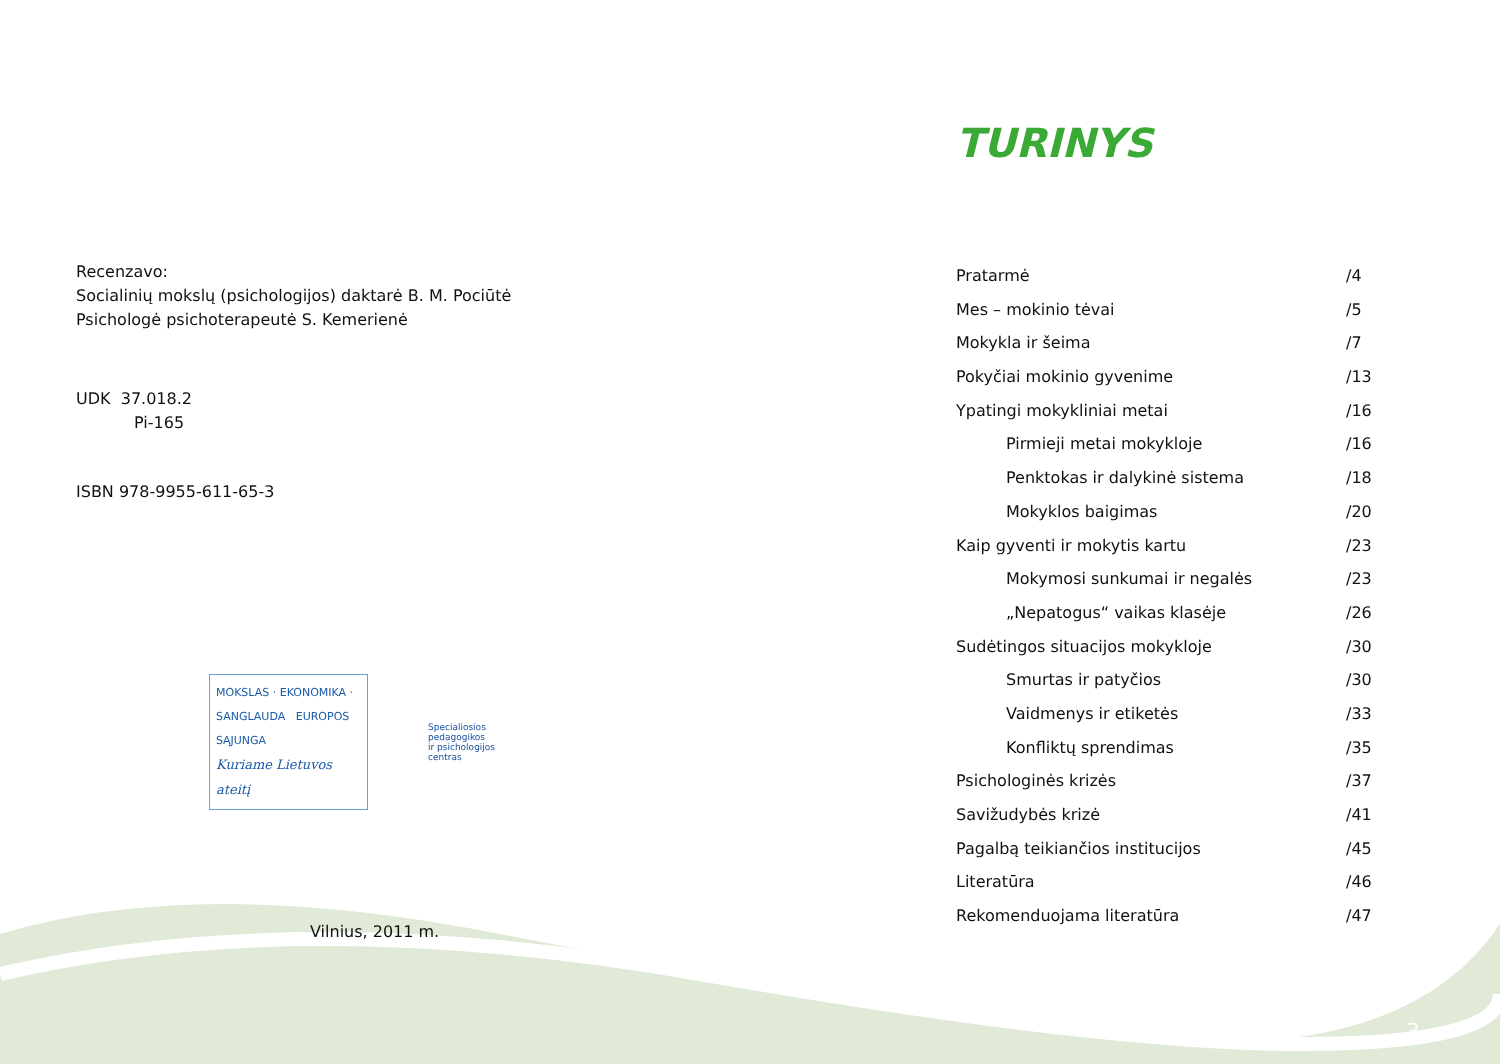Recenzavo:
Socialinių mokslų (psichologijos) daktarė B. M. Pociūtė
Psichologė psichoterapeutė S. Kemerienė
UDK 37.018.2
Pi-165
ISBN 978-9955-611-65-3
MOKSLAS · EKONOMIKA · SANGLAUDA EUROPOS SĄJUNGA
Kuriame Lietuvos ateitį
Specialiosios
pedagogikos
ir psichologijos
centras
Vilnius, 2011 m.
TURINYS
Pratarmė /4
Mes – mokinio tėvai /5
Mokykla ir šeima /7
Pokyčiai mokinio gyvenime /13
Ypatingi mokykliniai metai /16
Pirmieji metai mokykloje /16
Penktokas ir dalykinė sistema /18
Mokyklos baigimas /20
Kaip gyventi ir mokytis kartu /23
Mokymosi sunkumai ir negalės /23
„Nepatogus“ vaikas klasėje /26
Sudėtingos situacijos mokykloje /30
Smurtas ir patyčios /30
Vaidmenys ir etiketės /33
Konfliktų sprendimas /35
Psichologinės krizės /37
Savižudybės krizė /41
Pagalbą teikiančios institucijos /45
Literatūra /46
Rekomenduojama literatūra /47
3